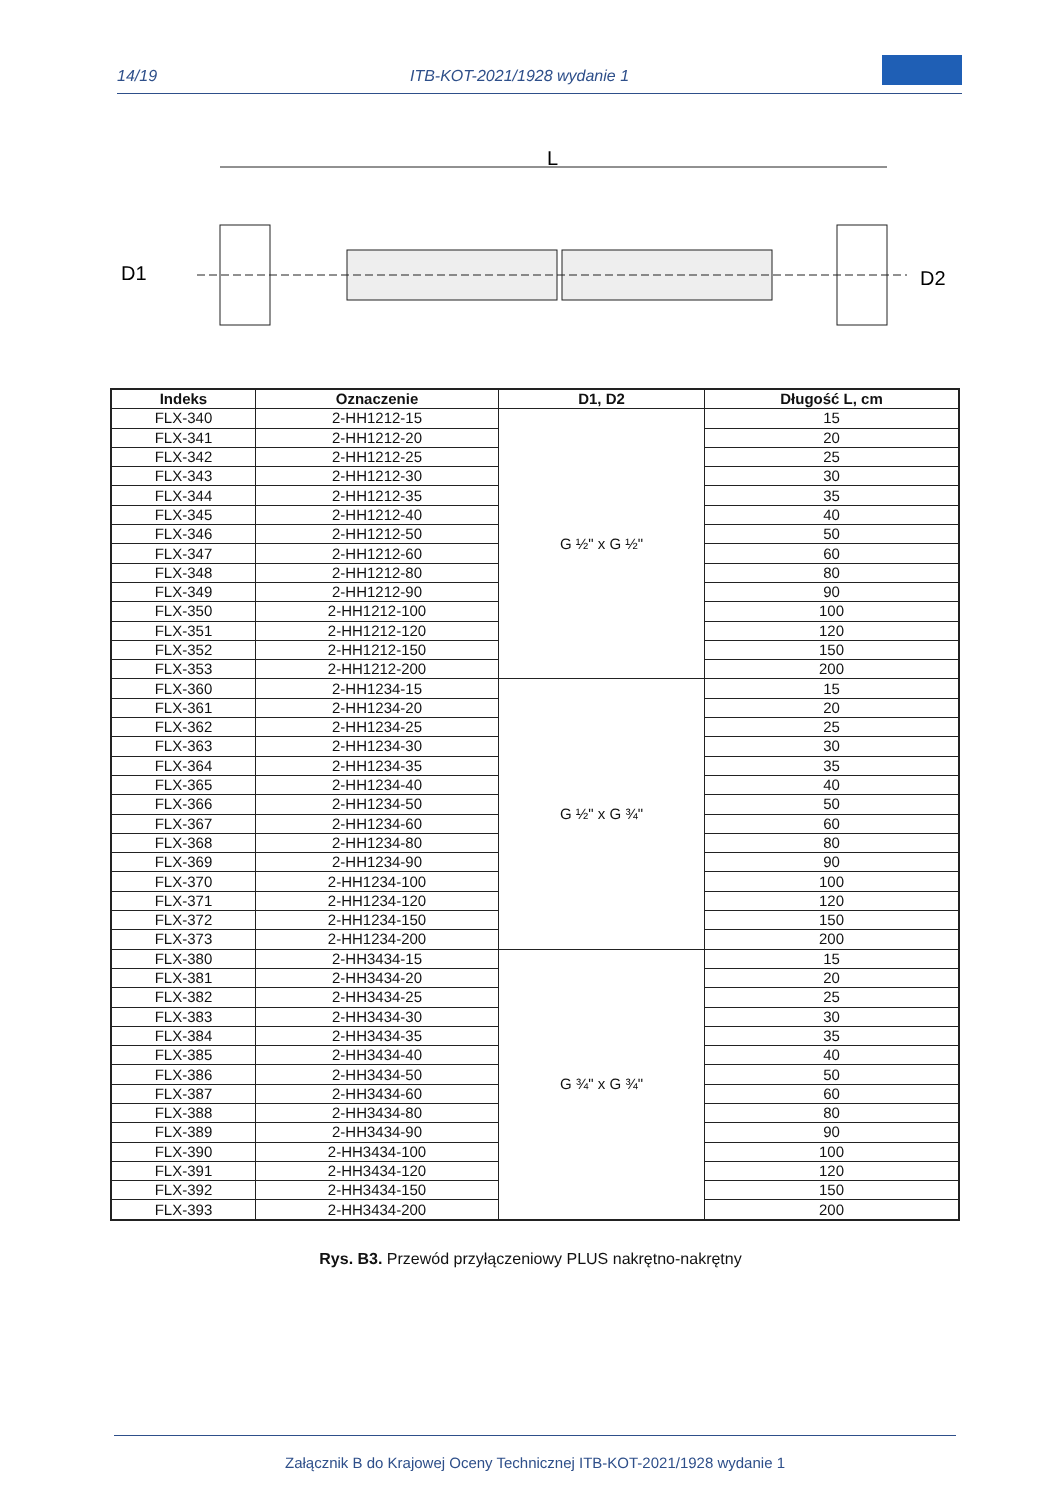14/19 ITB-KOT-2021/1928 wydanie 1
L
D1
D2
| Indeks | Oznaczenie | D1, D2 | Długość L, cm |
| --- | --- | --- | --- |
| FLX-340 | 2-HH1212-15 | G ½" x G ½" | 15 |
| FLX-341 | 2-HH1212-20 | | 20 |
| FLX-342 | 2-HH1212-25 | | 25 |
| FLX-343 | 2-HH1212-30 | | 30 |
| FLX-344 | 2-HH1212-35 | | 35 |
| FLX-345 | 2-HH1212-40 | | 40 |
| FLX-346 | 2-HH1212-50 | | 50 |
| FLX-347 | 2-HH1212-60 | | 60 |
| FLX-348 | 2-HH1212-80 | | 80 |
| FLX-349 | 2-HH1212-90 | | 90 |
| FLX-350 | 2-HH1212-100 | | 100 |
| FLX-351 | 2-HH1212-120 | | 120 |
| FLX-352 | 2-HH1212-150 | | 150 |
| FLX-353 | 2-HH1212-200 | | 200 |
| FLX-360 | 2-HH1234-15 | G ½" x G ¾" | 15 |
| FLX-361 | 2-HH1234-20 | | 20 |
| FLX-362 | 2-HH1234-25 | | 25 |
| FLX-363 | 2-HH1234-30 | | 30 |
| FLX-364 | 2-HH1234-35 | | 35 |
| FLX-365 | 2-HH1234-40 | | 40 |
| FLX-366 | 2-HH1234-50 | | 50 |
| FLX-367 | 2-HH1234-60 | | 60 |
| FLX-368 | 2-HH1234-80 | | 80 |
| FLX-369 | 2-HH1234-90 | | 90 |
| FLX-370 | 2-HH1234-100 | | 100 |
| FLX-371 | 2-HH1234-120 | | 120 |
| FLX-372 | 2-HH1234-150 | | 150 |
| FLX-373 | 2-HH1234-200 | | 200 |
| FLX-380 | 2-HH3434-15 | G ¾" x G ¾" | 15 |
| FLX-381 | 2-HH3434-20 | | 20 |
| FLX-382 | 2-HH3434-25 | | 25 |
| FLX-383 | 2-HH3434-30 | | 30 |
| FLX-384 | 2-HH3434-35 | | 35 |
| FLX-385 | 2-HH3434-40 | | 40 |
| FLX-386 | 2-HH3434-50 | | 50 |
| FLX-387 | 2-HH3434-60 | | 60 |
| FLX-388 | 2-HH3434-80 | | 80 |
| FLX-389 | 2-HH3434-90 | | 90 |
| FLX-390 | 2-HH3434-100 | | 100 |
| FLX-391 | 2-HH3434-120 | | 120 |
| FLX-392 | 2-HH3434-150 | | 150 |
| FLX-393 | 2-HH3434-200 | | 200 |
Rys. B3. Przewód przyłączeniowy PLUS nakrętno-nakrętny
Załącznik B do Krajowej Oceny Technicznej ITB-KOT-2021/1928 wydanie 1